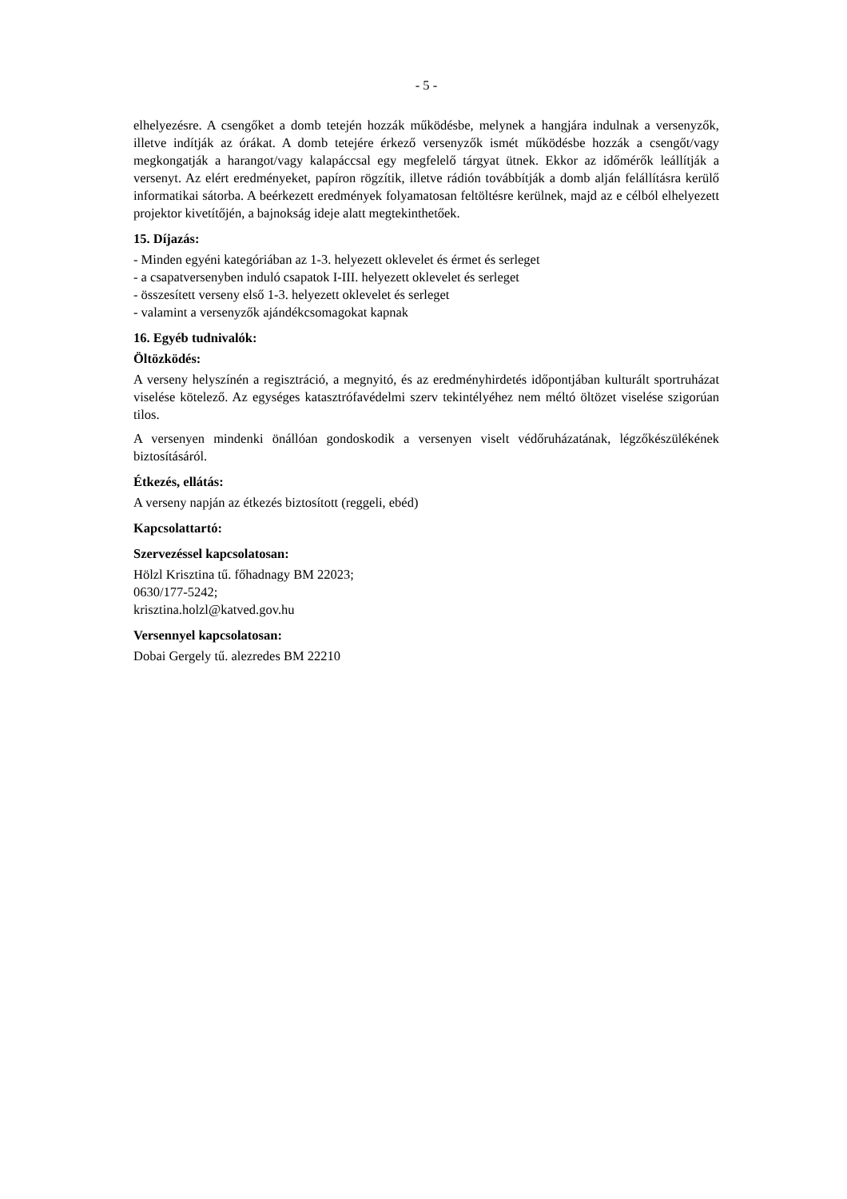- 5 -
elhelyezésre. A csengőket a domb tetején hozzák működésbe, melynek a hangjára indulnak a versenyzők, illetve indítják az órákat. A domb tetejére érkező versenyzők ismét működésbe hozzák a csengőt/vagy megkongatják a harangot/vagy kalapáccsal egy megfelelő tárgyat ütnek. Ekkor az időmérők leállítják a versenyt. Az elért eredményeket, papíron rögzítik, illetve rádión továbbítják a domb alján felállításra kerülő informatikai sátorba. A beérkezett eredmények folyamatosan feltöltésre kerülnek, majd az e célból elhelyezett projektor kivetítőjén, a bajnokság ideje alatt megtekinthetőek.
15. Díjazás:
- Minden egyéni kategóriában az 1-3. helyezett oklevelet és érmet és serleget
- a csapatversenyben induló csapatok I-III. helyezett oklevelet és serleget
- összesített verseny első 1-3. helyezett oklevelet és serleget
- valamint a versenyzők ajándékcsomagokat kapnak
16. Egyéb tudnivalók:
Öltözködés:
A verseny helyszínén a regisztráció, a megnyitó, és az eredményhirdetés időpontjában kulturált sportruházat viselése kötelező. Az egységes katasztrófavédelmi szerv tekintélyéhez nem méltó öltözet viselése szigorúan tilos.
A versenyen mindenki önállóan gondoskodik a versenyen viselt védőruházatának, légzőkészülékének biztosításáról.
Étkezés, ellátás:
A verseny napján az étkezés biztosított (reggeli, ebéd)
Kapcsolattartó:
Szervezéssel kapcsolatosan:
Hölzl Krisztina tű. főhadnagy BM 22023;
0630/177-5242;
krisztina.holzl@katved.gov.hu
Versennyel kapcsolatosan:
Dobai Gergely tű. alezredes BM 22210